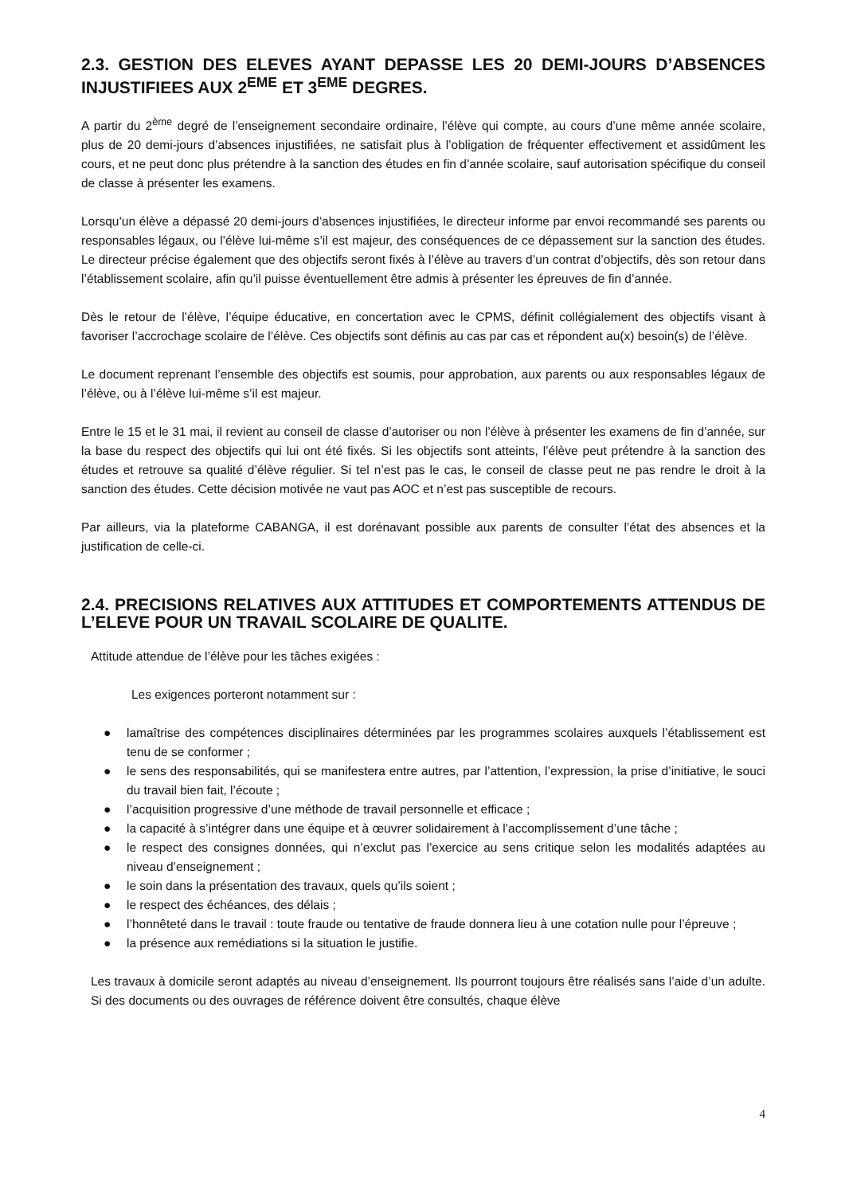2.3. GESTION DES ELEVES AYANT DEPASSE LES 20 DEMI-JOURS D’ABSENCES INJUSTIFIEES AUX 2<sup>EME</sup> ET 3<sup>EME</sup> DEGRES.
A partir du 2<sup>ème</sup> degré de l’enseignement secondaire ordinaire, l’élève qui compte, au cours d’une même année scolaire, plus de 20 demi-jours d’absences injustifiées, ne satisfait plus à l’obligation de fréquenter effectivement et assidûment les cours, et ne peut donc plus prétendre à la sanction des études en fin d’année scolaire, sauf autorisation spécifique du conseil de classe à présenter les examens.
Lorsqu’un élève a dépassé 20 demi-jours d’absences injustifiées, le directeur informe par envoi recommandé ses parents ou responsables légaux, ou l’élève lui-même s’il est majeur, des conséquences de ce dépassement sur la sanction des études. Le directeur précise également que des objectifs seront fixés à l’élève au travers d’un contrat d’objectifs, dès son retour dans l’établissement scolaire, afin qu’il puisse éventuellement être admis à présenter les épreuves de fin d’année.
Dès le retour de l’élève, l’équipe éducative, en concertation avec le CPMS, définit collégialement des objectifs visant à favoriser l’accrochage scolaire de l’élève. Ces objectifs sont définis au cas par cas et répondent au(x) besoin(s) de l’élève.
Le document reprenant l’ensemble des objectifs est soumis, pour approbation, aux parents ou aux responsables légaux de l’élève, ou à l’élève lui-même s’il est majeur.
Entre le 15 et le 31 mai, il revient au conseil de classe d’autoriser ou non l’élève à présenter les examens de fin d’année, sur la base du respect des objectifs qui lui ont été fixés. Si les objectifs sont atteints, l’élève peut prétendre à la sanction des études et retrouve sa qualité d’élève régulier. Si tel n’est pas le cas, le conseil de classe peut ne pas rendre le droit à la sanction des études. Cette décision motivée ne vaut pas AOC et n’est pas susceptible de recours.
Par ailleurs, via la plateforme CABANGA, il est dorénavant possible aux parents de consulter l’état des absences et la justification de celle-ci.
2.4. PRECISIONS RELATIVES AUX ATTITUDES ET COMPORTEMENTS ATTENDUS DE L’ELEVE POUR UN TRAVAIL SCOLAIRE DE QUALITE.
Attitude attendue de l’élève pour les tâches exigées :
Les exigences porteront notamment sur :
● lamaîtrise des compétences disciplinaires déterminées par les programmes scolaires auxquels l’établissement est tenu de se conformer ;
● le sens des responsabilités, qui se manifestera entre autres, par l’attention, l’expression, la prise d’initiative, le souci du travail bien fait, l’écoute ;
● l’acquisition progressive d’une méthode de travail personnelle et efficace ;
● la capacité à s’intégrer dans une équipe et à œuvrer solidairement à l’accomplissement d’une tâche ;
● le respect des consignes données, qui n’exclut pas l’exercice au sens critique selon les modalités adaptées au niveau d’enseignement ;
● le soin dans la présentation des travaux, quels qu’ils soient ;
● le respect des échéances, des délais ;
● l’honnêteté dans le travail : toute fraude ou tentative de fraude donnera lieu à une cotation nulle pour l’épreuve ;
● la présence aux remédiations si la situation le justifie.
Les travaux à domicile seront adaptés au niveau d’enseignement. Ils pourront toujours être réalisés sans l’aide d’un adulte. Si des documents ou des ouvrages de référence doivent être consultés, chaque élève
4